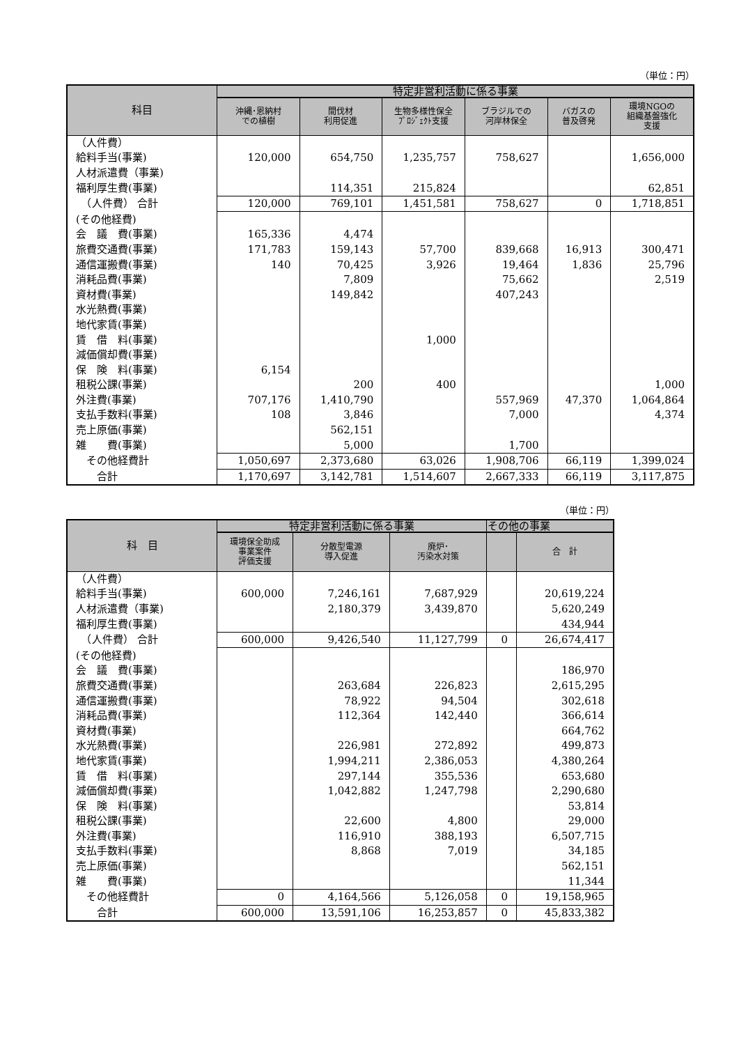（単位：円）
| 科目 | 特定非営利活動に係る事業 | | | | | |
| --- | --- | --- | --- | --- | --- | --- |
| | 沖縄･恩納村 での植樹 | 間伐材 利用促進 | 生物多様性保全 ﾌﾟﾛｼﾞｪｸﾄ支援 | ブラジルでの 河岸林保全 | バガスの 普及啓発 | 環境NGOの 組織基盤強化 支援 |
| （人件費） | | | | | | |
| 給料手当(事業) | 120,000 | 654,750 | 1,235,757 | 758,627 | | 1,656,000 |
| 人材派遣費（事業) | | | | | | |
| 福利厚生費(事業) | | 114,351 | 215,824 | | | 62,851 |
| （人件費） 合計 | 120,000 | 769,101 | 1,451,581 | 758,627 | 0 | 1,718,851 |
| (その他経費) | | | | | | |
| 会 議 費(事業) | 165,336 | 4,474 | | | | |
| 旅費交通費(事業) | 171,783 | 159,143 | 57,700 | 839,668 | 16,913 | 300,471 |
| 通信運搬費(事業) | 140 | 70,425 | 3,926 | 19,464 | 1,836 | 25,796 |
| 消耗品費(事業) | | 7,809 | | 75,662 | | 2,519 |
| 資材費(事業) | | 149,842 | | 407,243 | | |
| 水光熱費(事業) | | | | | | |
| 地代家賃(事業) | | | | | | |
| 賃 借 料(事業) | | | 1,000 | | | |
| 減価償却費(事業) | | | | | | |
| 保 険 料(事業) | 6,154 | | | | | |
| 租税公課(事業) | | 200 | 400 | | | 1,000 |
| 外注費(事業) | 707,176 | 1,410,790 | | 557,969 | 47,370 | 1,064,864 |
| 支払手数料(事業) | 108 | 3,846 | | 7,000 | | 4,374 |
| 売上原価(事業) | | 562,151 | | | | |
| 雑 費(事業) | | 5,000 | | 1,700 | | |
| その他経費計 | 1,050,697 | 2,373,680 | 63,026 | 1,908,706 | 66,119 | 1,399,024 |
| 合計 | 1,170,697 | 3,142,781 | 1,514,607 | 2,667,333 | 66,119 | 3,117,875 |
（単位：円）
| 科 目 | 特定非営利活動に係る事業 | | | その他の事業 | |
| --- | --- | --- | --- | --- | --- |
| | 環境保全助成 事業案件 評価支援 | 分散型電源 導入促進 | 廃炉･ 汚染水対策 | | 合 計 |
| （人件費） | | | | | |
| 給料手当(事業) | 600,000 | 7,246,161 | 7,687,929 | | 20,619,224 |
| 人材派遣費（事業) | | 2,180,379 | 3,439,870 | | 5,620,249 |
| 福利厚生費(事業) | | | | | 434,944 |
| （人件費） 合計 | 600,000 | 9,426,540 | 11,127,799 | 0 | 26,674,417 |
| (その他経費) | | | | | |
| 会 議 費(事業) | | | | | 186,970 |
| 旅費交通費(事業) | | 263,684 | 226,823 | | 2,615,295 |
| 通信運搬費(事業) | | 78,922 | 94,504 | | 302,618 |
| 消耗品費(事業) | | 112,364 | 142,440 | | 366,614 |
| 資材費(事業) | | | | | 664,762 |
| 水光熱費(事業) | | 226,981 | 272,892 | | 499,873 |
| 地代家賃(事業) | | 1,994,211 | 2,386,053 | | 4,380,264 |
| 賃 借 料(事業) | | 297,144 | 355,536 | | 653,680 |
| 減価償却費(事業) | | 1,042,882 | 1,247,798 | | 2,290,680 |
| 保 険 料(事業) | | | | | 53,814 |
| 租税公課(事業) | | 22,600 | 4,800 | | 29,000 |
| 外注費(事業) | | 116,910 | 388,193 | | 6,507,715 |
| 支払手数料(事業) | | 8,868 | 7,019 | | 34,185 |
| 売上原価(事業) | | | | | 562,151 |
| 雑 費(事業) | | | | | 11,344 |
| その他経費計 | 0 | 4,164,566 | 5,126,058 | 0 | 19,158,965 |
| 合計 | 600,000 | 13,591,106 | 16,253,857 | 0 | 45,833,382 |